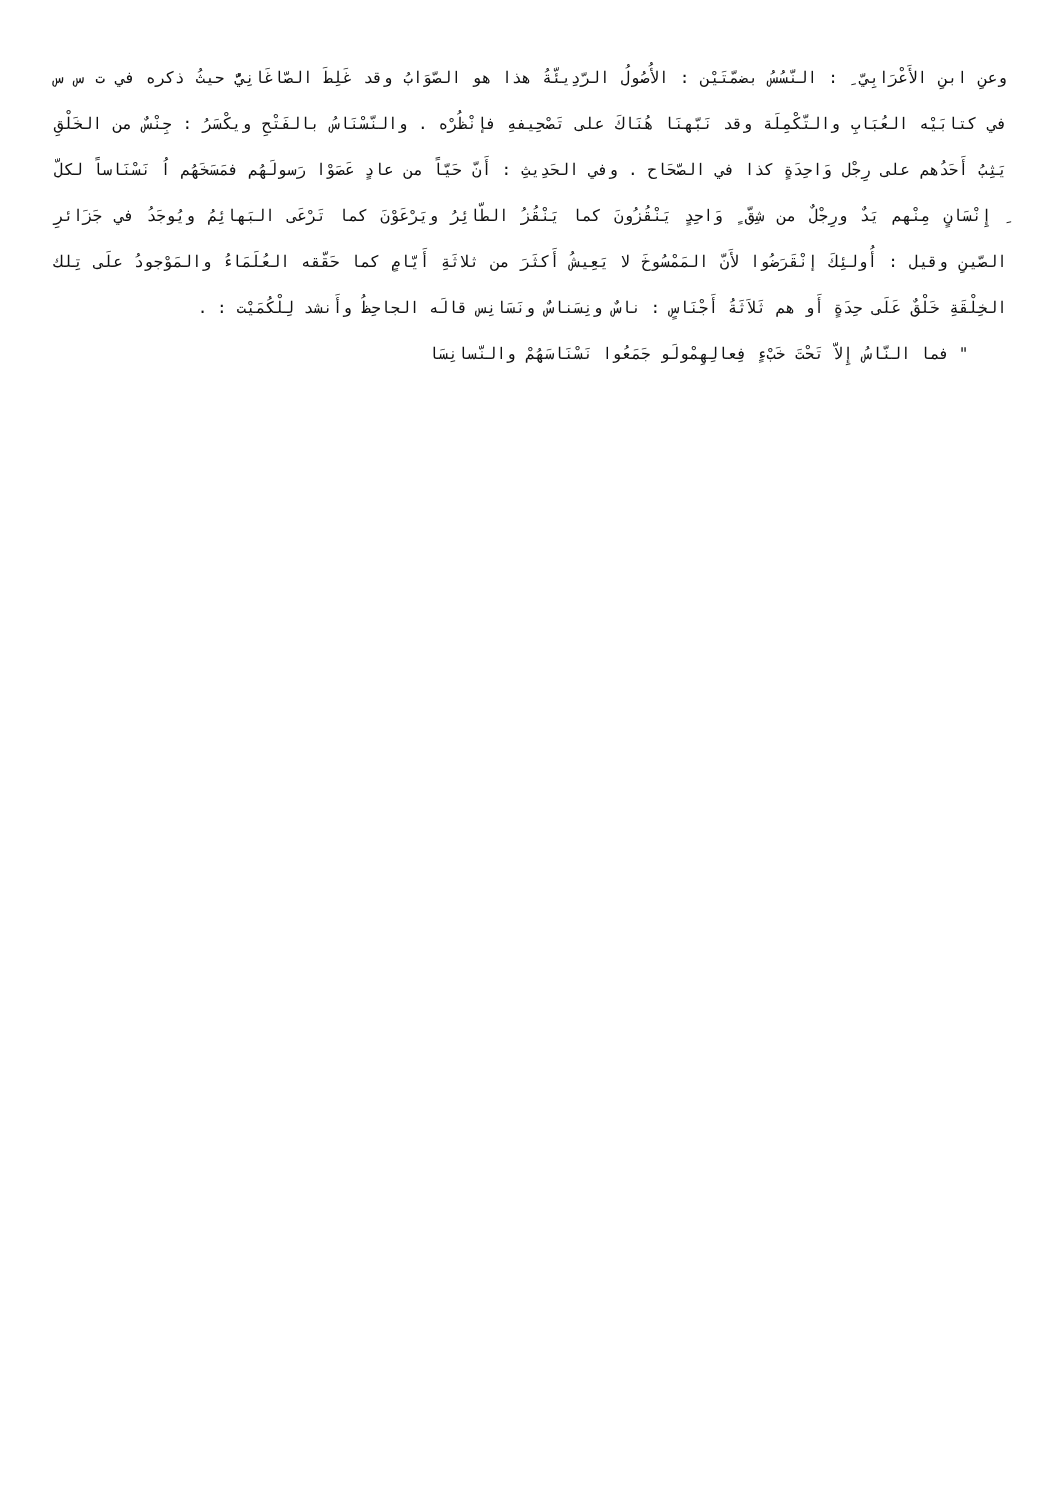وعنِ ابنِ الأَعْرَابِيّ ِ : النّسُسُ بضمّتَيْن : الأُصُولُ الرّدِيئّةُ هذا هو الصّوَابُ وقد غَلِطَ الصّاغَانِيُّ حيثُ ذكره في ت س س في كتابَيْه العُبَابِ والتّكْمِلَة وقد نَبّهنَا هُنَاكَ على تَصْحِيفهِ فإنْظُرْه . والنّسْنَاسُ بالفَتْحِ ويكْسَرُ : جِنْسٌ من الخَلْقِ يَثِبُ أَحَدُهم على رِجْل وَاحِدَةٍ كذا في الصّحَاح . وفي الحَدِيثِ : أَنّ حَيّاً من عادٍ عَصَوْا رَسولَهُم فمَسَخَهُم اُ نَسْنَاساً لكلّ ِ إِنْسَانٍ مِنْهم يَدٌ ورِجْلٌ من شِقّ ٍ وَاحِدٍ يَنْقُزُونَ كما يَنْقُزُ الطّائِرُ ويَرْعَوْنَ كما تَرْعَى البَهائِمُ ويُوجَدُ في جَزَائرِ الصّينِ وقيل : أُولئِكَ إنْقَرَضُوا لأَنّ المَمْسُوخَ لا يَعِيشُ أَكثَرَ من ثلاثَةِ أَيّامٍ كما حَقّقه العُلَمَاءُ والمَوْجودُ علَى تِلك الخِلْقَةِ خَلْقٌ عَلَى حِدَةٍ أَو هم ثَلاَثَةُ أَجْنَاسٍ : ناسٌ ونِسَناسٌ ونَسَانِس قالَه الجاحِظُ وأَنشد لِلْكُمَيْت : .
" فما النّاسُ إِلاّ تَحْتَ خَبْءٍ فِعالِهِمْولَو جَمَعُوا نَسْنَاسَهُمْ والنّسانِسَا